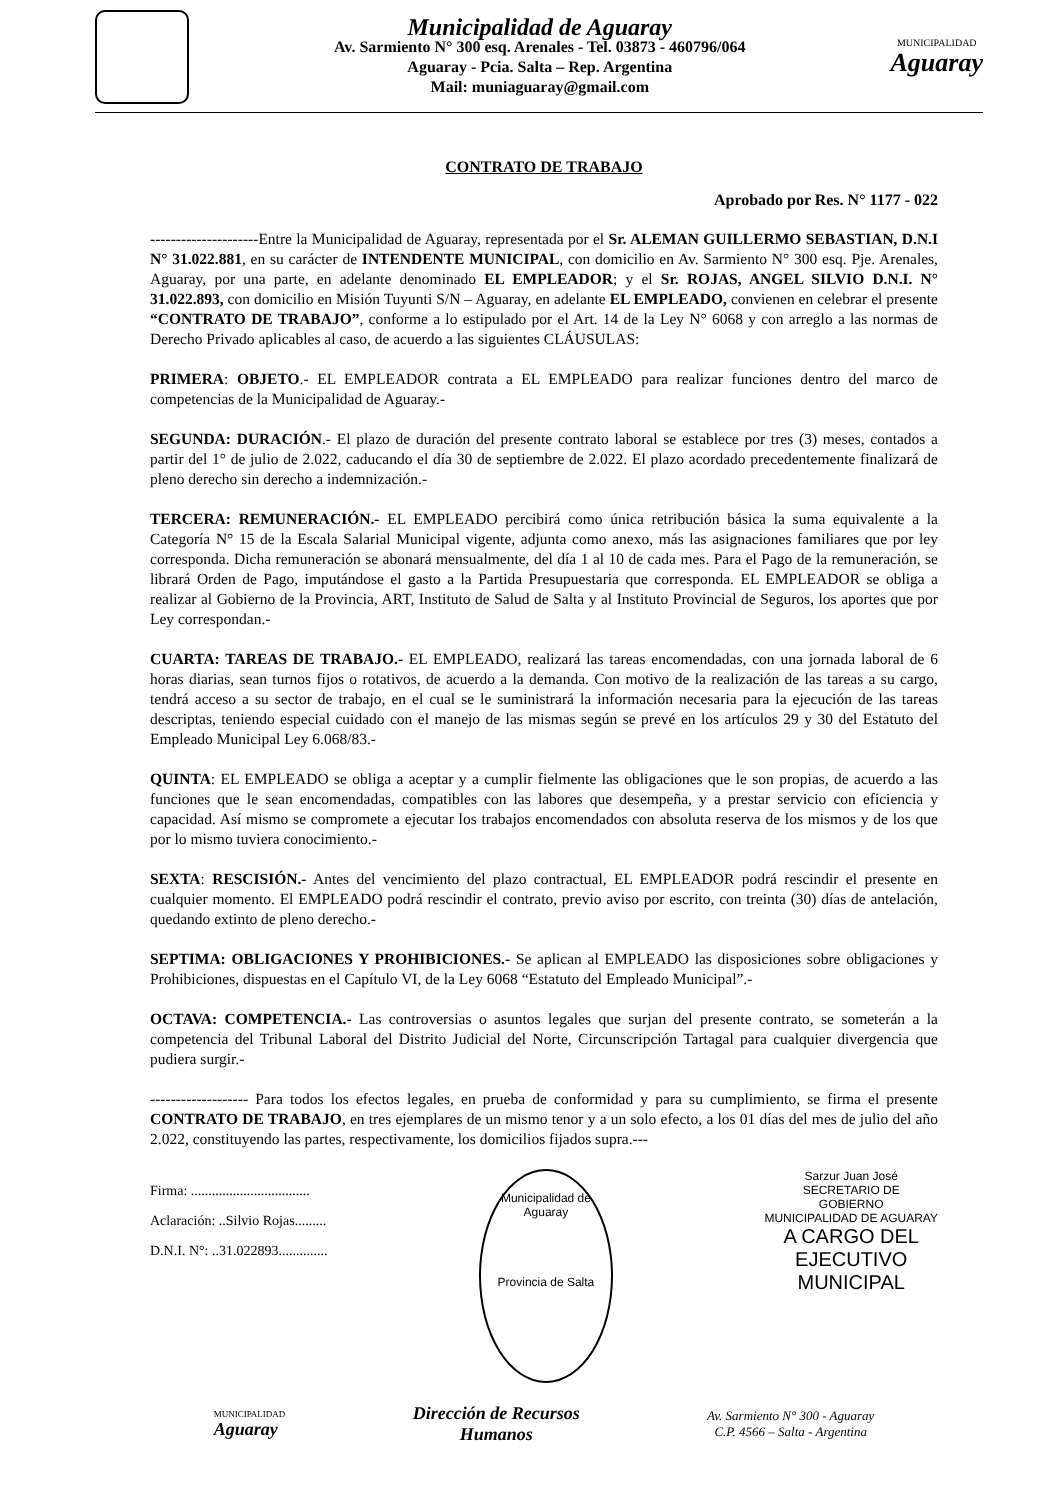Municipalidad de Aguaray
Av. Sarmiento N° 300 esq. Arenales - Tel. 03873 - 460796/064
Aguaray - Pcia. Salta – Rep. Argentina
Mail: muniaguaray@gmail.com
MUNICIPALIDAD
Aguaray
CONTRATO DE TRABAJO
Aprobado por Res. N° 1177 - 022
---------------------Entre la Municipalidad de Aguaray, representada por el Sr. ALEMAN GUILLERMO SEBASTIAN, D.N.I N° 31.022.881, en su carácter de INTENDENTE MUNICIPAL, con domicilio en Av. Sarmiento N° 300 esq. Pje. Arenales, Aguaray, por una parte, en adelante denominado EL EMPLEADOR; y el Sr. ROJAS, ANGEL SILVIO D.N.I. N° 31.022.893, con domicilio en Misión Tuyunti S/N – Aguaray, en adelante EL EMPLEADO, convienen en celebrar el presente “CONTRATO DE TRABAJO”, conforme a lo estipulado por el Art. 14 de la Ley N° 6068 y con arreglo a las normas de Derecho Privado aplicables al caso, de acuerdo a las siguientes CLÁUSULAS:
PRIMERA: OBJETO.- EL EMPLEADOR contrata a EL EMPLEADO para realizar funciones dentro del marco de competencias de la Municipalidad de Aguaray.-
SEGUNDA: DURACIÓN.- El plazo de duración del presente contrato laboral se establece por tres (3) meses, contados a partir del 1° de julio de 2.022, caducando el día 30 de septiembre de 2.022. El plazo acordado precedentemente finalizará de pleno derecho sin derecho a indemnización.-
TERCERA: REMUNERACIÓN.- EL EMPLEADO percibirá como única retribución básica la suma equivalente a la Categoría N° 15 de la Escala Salarial Municipal vigente, adjunta como anexo, más las asignaciones familiares que por ley corresponda. Dicha remuneración se abonará mensualmente, del día 1 al 10 de cada mes. Para el Pago de la remuneración, se librará Orden de Pago, imputándose el gasto a la Partida Presupuestaria que corresponda. EL EMPLEADOR se obliga a realizar al Gobierno de la Provincia, ART, Instituto de Salud de Salta y al Instituto Provincial de Seguros, los aportes que por Ley correspondan.-
CUARTA: TAREAS DE TRABAJO.- EL EMPLEADO, realizará las tareas encomendadas, con una jornada laboral de 6 horas diarias, sean turnos fijos o rotativos, de acuerdo a la demanda. Con motivo de la realización de las tareas a su cargo, tendrá acceso a su sector de trabajo, en el cual se le suministrará la información necesaria para la ejecución de las tareas descriptas, teniendo especial cuidado con el manejo de las mismas según se prevé en los artículos 29 y 30 del Estatuto del Empleado Municipal Ley 6.068/83.-
QUINTA: EL EMPLEADO se obliga a aceptar y a cumplir fielmente las obligaciones que le son propias, de acuerdo a las funciones que le sean encomendadas, compatibles con las labores que desempeña, y a prestar servicio con eficiencia y capacidad. Así mismo se compromete a ejecutar los trabajos encomendados con absoluta reserva de los mismos y de los que por lo mismo tuviera conocimiento.-
SEXTA: RESCISIÓN.- Antes del vencimiento del plazo contractual, EL EMPLEADOR podrá rescindir el presente en cualquier momento. El EMPLEADO podrá rescindir el contrato, previo aviso por escrito, con treinta (30) días de antelación, quedando extinto de pleno derecho.-
SEPTIMA: OBLIGACIONES Y PROHIBICIONES.- Se aplican al EMPLEADO las disposiciones sobre obligaciones y Prohibiciones, dispuestas en el Capítulo VI, de la Ley 6068 “Estatuto del Empleado Municipal”.-
OCTAVA: COMPETENCIA.- Las controversias o asuntos legales que surjan del presente contrato, se someterán a la competencia del Tribunal Laboral del Distrito Judicial del Norte, Circunscripción Tartagal para cualquier divergencia que pudiera surgir.-
------------------- Para todos los efectos legales, en prueba de conformidad y para su cumplimiento, se firma el presente CONTRATO DE TRABAJO, en tres ejemplares de un mismo tenor y a un solo efecto, a los 01 días del mes de julio del año 2.022, constituyendo las partes, respectivamente, los domicilios fijados supra.---
Firma: ..................................
Aclaración: ..Silvio Rojas.........
D.N.I. N°: ..31.022893..............
Municipalidad de Aguaray
Provincia de Salta
Sarzur Juan José
SECRETARIO DE
GOBIERNO
MUNICIPALIDAD DE AGUARAY
A CARGO DEL
EJECUTIVO
MUNICIPAL
MUNICIPALIDAD
Aguaray
Dirección de Recursos
Humanos
Av. Sarmiento N° 300 - Aguaray
C.P. 4566 – Salta - Argentina